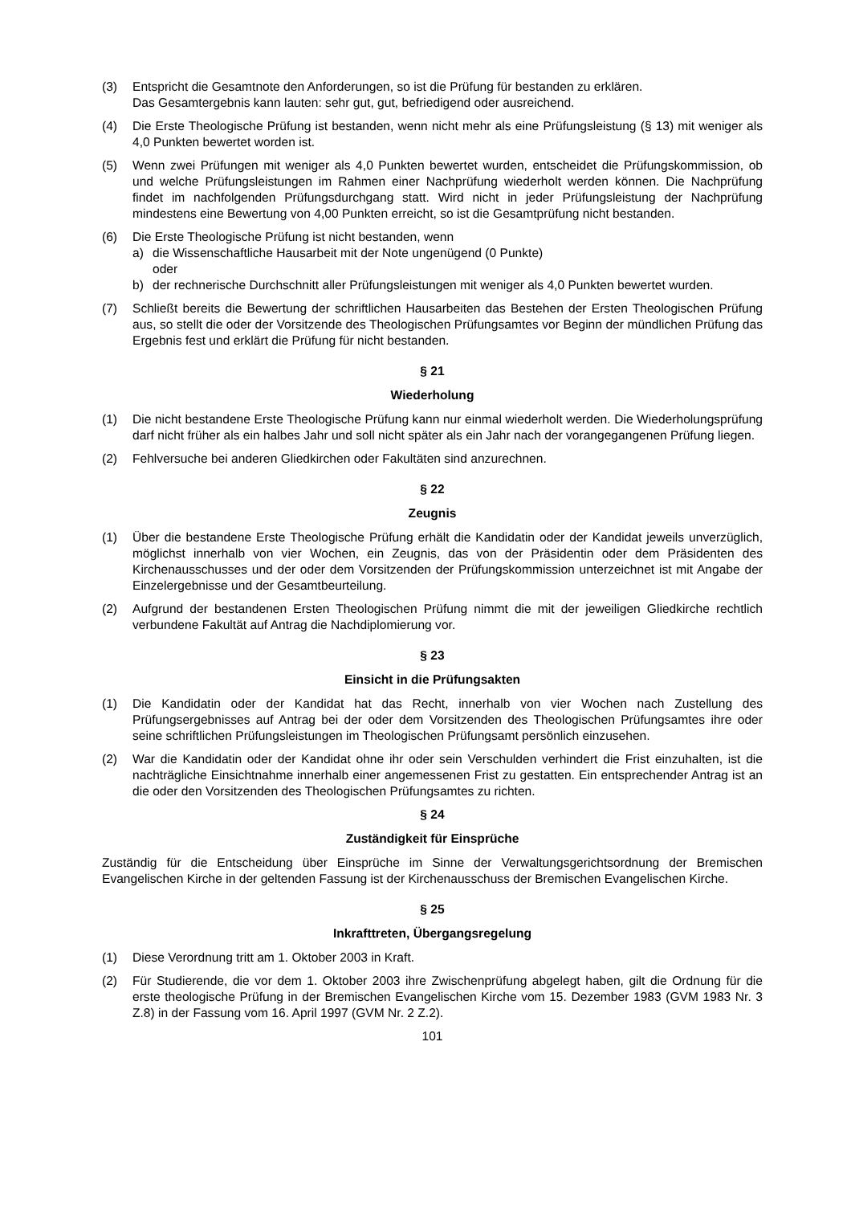(3) Entspricht die Gesamtnote den Anforderungen, so ist die Prüfung für bestanden zu erklären.
Das Gesamtergebnis kann lauten: sehr gut, gut, befriedigend oder ausreichend.
(4) Die Erste Theologische Prüfung ist bestanden, wenn nicht mehr als eine Prüfungsleistung (§ 13) mit weniger als 4,0 Punkten bewertet worden ist.
(5) Wenn zwei Prüfungen mit weniger als 4,0 Punkten bewertet wurden, entscheidet die Prüfungs­kommission, ob und welche Prüfungsleistungen im Rahmen einer Nachprüfung wiederholt werden können. Die Nachprüfung findet im nachfolgenden Prüfungsdurchgang statt. Wird nicht in jeder Prüfungsleistung der Nachprüfung mindestens eine Bewertung von 4,00 Punkten erreicht, so ist die Gesamtprüfung nicht bestanden.
(6) Die Erste Theologische Prüfung ist nicht bestanden, wenn
a) die Wissenschaftliche Hausarbeit mit der Note ungenügend (0 Punkte)
oder
b) der rechnerische Durchschnitt aller Prüfungsleistungen mit weniger als 4,0 Punkten bewertet wurden.
(7) Schließt bereits die Bewertung der schriftlichen Hausarbeiten das Bestehen der Ersten Theologischen Prüfung aus, so stellt die oder der Vorsitzende des Theologischen Prüfungsamtes vor Beginn der mündlichen Prüfung das Ergebnis fest und erklärt die Prüfung für nicht bestanden.
§ 21
Wiederholung
(1) Die nicht bestandene Erste Theologische Prüfung kann nur einmal wiederholt werden. Die Wiederholungsprüfung darf nicht früher als ein halbes Jahr und soll nicht später als ein Jahr nach der vorangegangenen Prüfung liegen.
(2) Fehlversuche bei anderen Gliedkirchen oder Fakultäten sind anzurechnen.
§ 22
Zeugnis
(1) Über die bestandene Erste Theologische Prüfung erhält die Kandidatin oder der Kandidat jeweils unverzüglich, möglichst innerhalb von vier Wochen, ein Zeugnis, das von der Präsidentin oder dem Präsidenten des Kirchenausschusses und der oder dem Vorsitzenden der Prüfungs­kommission unterzeichnet ist mit Angabe der Einzelergebnisse und der Gesamtbeurteilung.
(2) Aufgrund der bestandenen Ersten Theologischen Prüfung nimmt die mit der jeweiligen Gliedkirche rechtlich verbundene Fakultät auf Antrag die Nachdiplomierung vor.
§ 23
Einsicht in die Prüfungsakten
(1) Die Kandidatin oder der Kandidat hat das Recht, innerhalb von vier Wochen nach Zustellung des Prüfungsergebnisses auf Antrag bei der oder dem Vorsitzenden des Theologischen Prüfungsamtes ihre oder seine schriftlichen Prüfungsleistungen im Theologischen Prüfungsamt persönlich einzusehen.
(2) War die Kandidatin oder der Kandidat ohne ihr oder sein Verschulden verhindert die Frist einzuhalten, ist die nachträgliche Einsichtnahme innerhalb einer angemessenen Frist zu gestatten. Ein entsprechender Antrag ist an die oder den Vorsitzenden des Theologischen Prüfungsamtes zu richten.
§ 24
Zuständigkeit für Einsprüche
Zuständig für die Entscheidung über Einsprüche im Sinne der Verwaltungsgerichtsordnung der Bremischen Evangelischen Kirche in der geltenden Fassung ist der Kirchenausschuss der Bremischen Evangelischen Kirche.
§ 25
Inkrafttreten, Übergangsregelung
(1) Diese Verordnung tritt am 1. Oktober 2003 in Kraft.
(2) Für Studierende, die vor dem 1. Oktober 2003 ihre Zwischenprüfung abgelegt haben, gilt die Ordnung für die erste theologische Prüfung in der Bremischen Evangelischen Kirche vom 15. Dezember 1983 (GVM 1983 Nr. 3 Z.8) in der Fassung vom 16. April 1997 (GVM Nr. 2 Z.2).
101